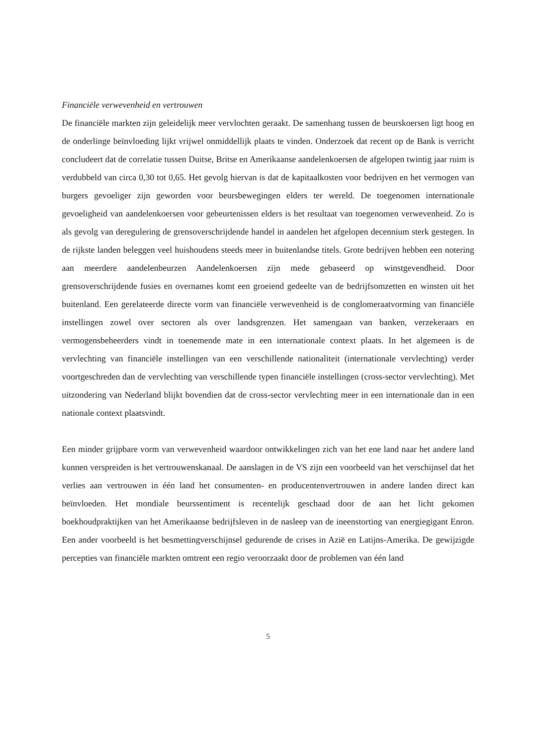Financiële verwevenheid en vertrouwen
De financiële markten zijn geleidelijk meer vervlochten geraakt. De samenhang tussen de beurskoersen ligt hoog en de onderlinge beïnvloeding lijkt vrijwel onmiddellijk plaats te vinden. Onderzoek dat recent op de Bank is verricht concludeert dat de correlatie tussen Duitse, Britse en Amerikaanse aandelenkoersen de afgelopen twintig jaar ruim is verdubbeld van circa 0,30 tot 0,65. Het gevolg hiervan is dat de kapitaalkosten voor bedrijven en het vermogen van burgers gevoeliger zijn geworden voor beursbewegingen elders ter wereld. De toegenomen internationale gevoeligheid van aandelenkoersen voor gebeurtenissen elders is het resultaat van toegenomen verwevenheid. Zo is als gevolg van deregulering de grensoverschrijdende handel in aandelen het afgelopen decennium sterk gestegen. In de rijkste landen beleggen veel huishoudens steeds meer in buitenlandse titels. Grote bedrijven hebben een notering aan meerdere aandelenbeurzen Aandelenkoersen zijn mede gebaseerd op winstgevendheid. Door grensoverschrijdende fusies en overnames komt een groeiend gedeelte van de bedrijfsomzetten en winsten uit het buitenland. Een gerelateerde directe vorm van financiële verwevenheid is de conglomeraatvorming van financiële instellingen zowel over sectoren als over landsgrenzen. Het samengaan van banken, verzekeraars en vermogensbeheerders vindt in toenemende mate in een internationale context plaats. In het algemeen is de vervlechting van financiële instellingen van een verschillende nationaliteit (internationale vervlechting) verder voortgeschreden dan de vervlechting van verschillende typen financiële instellingen (cross-sector vervlechting). Met uitzondering van Nederland blijkt bovendien dat de cross-sector vervlechting meer in een internationale dan in een nationale context plaatsvindt.
Een minder grijpbare vorm van verwevenheid waardoor ontwikkelingen zich van het ene land naar het andere land kunnen verspreiden is het vertrouwenskanaal. De aanslagen in de VS zijn een voorbeeld van het verschijnsel dat het verlies aan vertrouwen in één land het consumenten- en producentenvertrouwen in andere landen direct kan beïnvloeden. Het mondiale beurssentiment is recentelijk geschaad door de aan het licht gekomen boekhoudpraktijken van het Amerikaanse bedrijfsleven in de nasleep van de ineenstorting van energiegigant Enron. Een ander voorbeeld is het besmettingverschijnsel gedurende de crises in Azië en Latijns-Amerika. De gewijzigde percepties van financiële markten omtrent een regio veroorzaakt door de problemen van één land
5